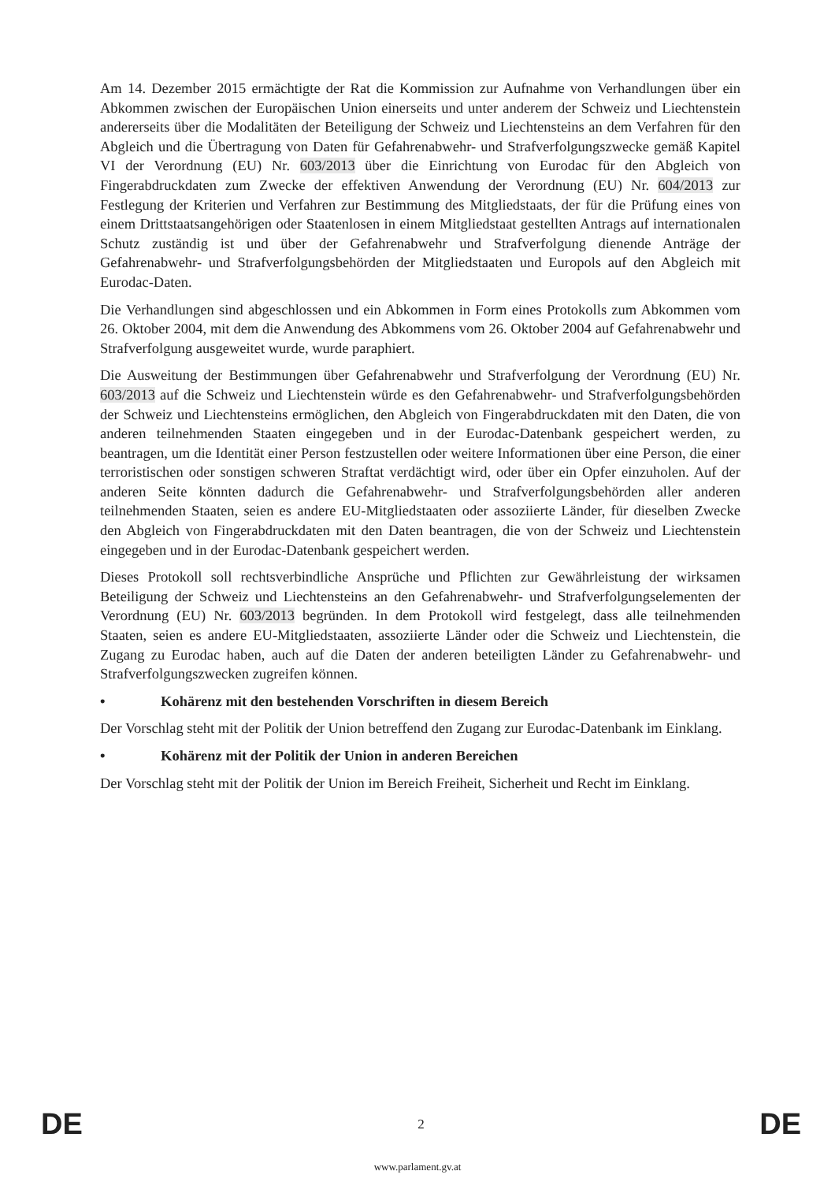Am 14. Dezember 2015 ermächtigte der Rat die Kommission zur Aufnahme von Verhandlungen über ein Abkommen zwischen der Europäischen Union einerseits und unter anderem der Schweiz und Liechtenstein andererseits über die Modalitäten der Beteiligung der Schweiz und Liechtensteins an dem Verfahren für den Abgleich und die Übertragung von Daten für Gefahrenabwehr- und Strafverfolgungszwecke gemäß Kapitel VI der Verordnung (EU) Nr. 603/2013 über die Einrichtung von Eurodac für den Abgleich von Fingerabdruckdaten zum Zwecke der effektiven Anwendung der Verordnung (EU) Nr. 604/2013 zur Festlegung der Kriterien und Verfahren zur Bestimmung des Mitgliedstaats, der für die Prüfung eines von einem Drittstaatsangehörigen oder Staatenlosen in einem Mitgliedstaat gestellten Antrags auf internationalen Schutz zuständig ist und über der Gefahrenabwehr und Strafverfolgung dienende Anträge der Gefahrenabwehr- und Strafverfolgungsbehörden der Mitgliedstaaten und Europols auf den Abgleich mit Eurodac-Daten.
Die Verhandlungen sind abgeschlossen und ein Abkommen in Form eines Protokolls zum Abkommen vom 26. Oktober 2004, mit dem die Anwendung des Abkommens vom 26. Oktober 2004 auf Gefahrenabwehr und Strafverfolgung ausgeweitet wurde, wurde paraphiert.
Die Ausweitung der Bestimmungen über Gefahrenabwehr und Strafverfolgung der Verordnung (EU) Nr. 603/2013 auf die Schweiz und Liechtenstein würde es den Gefahrenabwehr- und Strafverfolgungsbehörden der Schweiz und Liechtensteins ermöglichen, den Abgleich von Fingerabdruckdaten mit den Daten, die von anderen teilnehmenden Staaten eingegeben und in der Eurodac-Datenbank gespeichert werden, zu beantragen, um die Identität einer Person festzustellen oder weitere Informationen über eine Person, die einer terroristischen oder sonstigen schweren Straftat verdächtigt wird, oder über ein Opfer einzuholen. Auf der anderen Seite könnten dadurch die Gefahrenabwehr- und Strafverfolgungsbehörden aller anderen teilnehmenden Staaten, seien es andere EU-Mitgliedstaaten oder assoziierte Länder, für dieselben Zwecke den Abgleich von Fingerabdruckdaten mit den Daten beantragen, die von der Schweiz und Liechtenstein eingegeben und in der Eurodac-Datenbank gespeichert werden.
Dieses Protokoll soll rechtsverbindliche Ansprüche und Pflichten zur Gewährleistung der wirksamen Beteiligung der Schweiz und Liechtensteins an den Gefahrenabwehr- und Strafverfolgungselementen der Verordnung (EU) Nr. 603/2013 begründen. In dem Protokoll wird festgelegt, dass alle teilnehmenden Staaten, seien es andere EU-Mitgliedstaaten, assoziierte Länder oder die Schweiz und Liechtenstein, die Zugang zu Eurodac haben, auch auf die Daten der anderen beteiligten Länder zu Gefahrenabwehr- und Strafverfolgungszwecken zugreifen können.
• Kohärenz mit den bestehenden Vorschriften in diesem Bereich
Der Vorschlag steht mit der Politik der Union betreffend den Zugang zur Eurodac-Datenbank im Einklang.
• Kohärenz mit der Politik der Union in anderen Bereichen
Der Vorschlag steht mit der Politik der Union im Bereich Freiheit, Sicherheit und Recht im Einklang.
DE 2 DE
www.parlament.gv.at